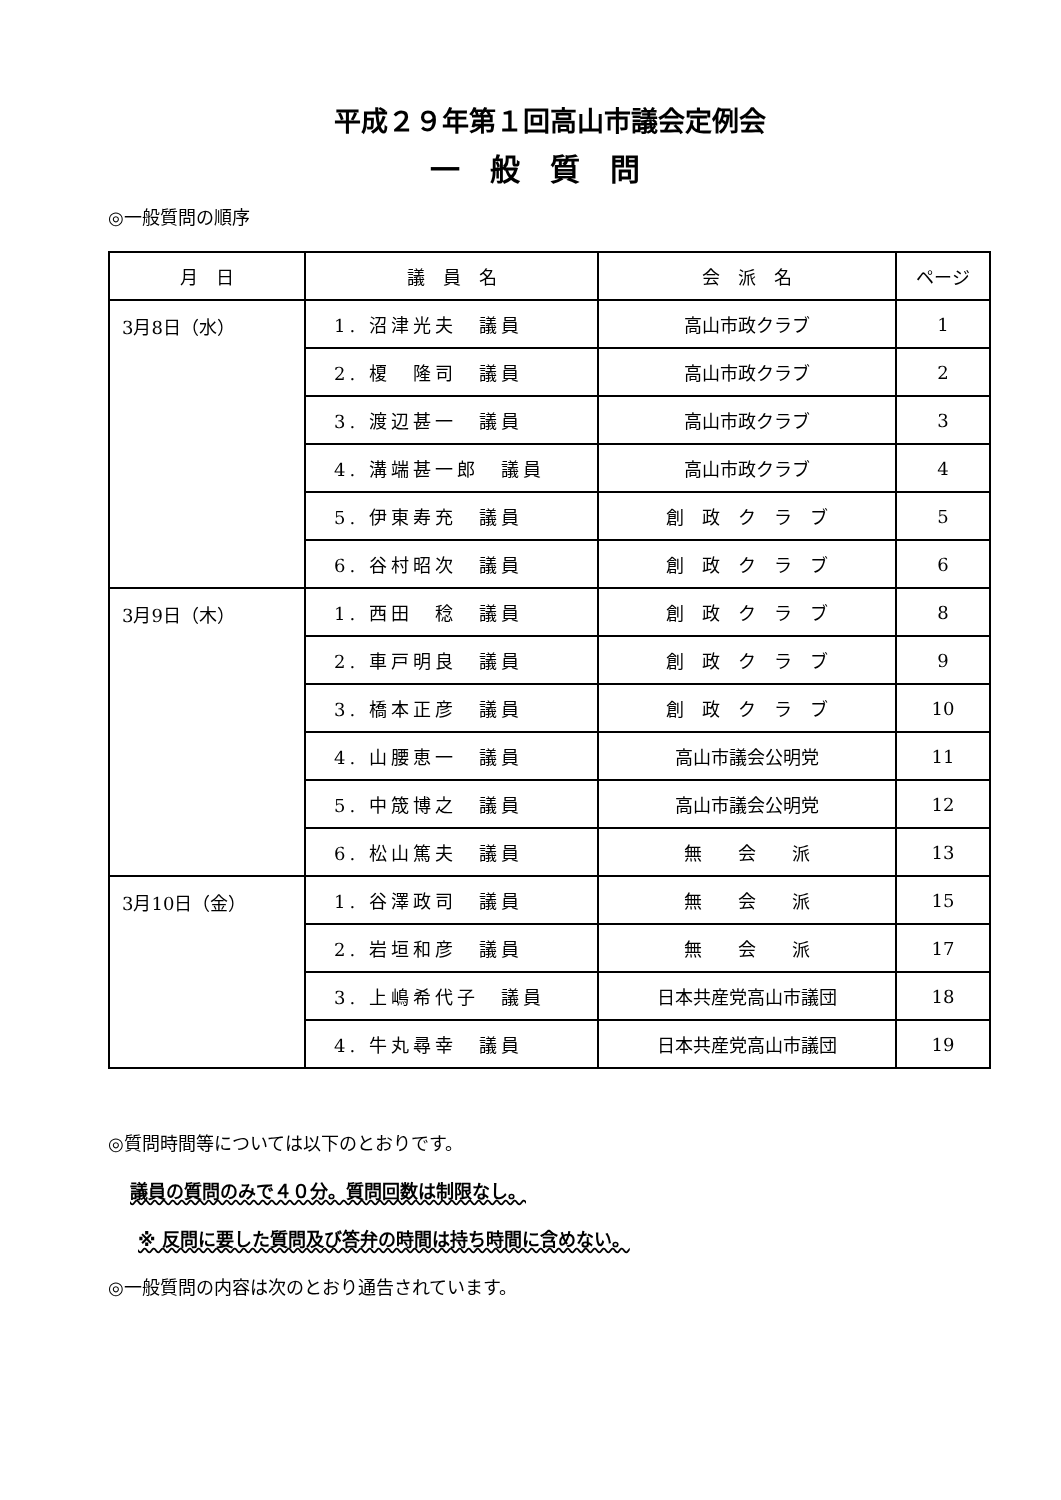平成２９年第１回高山市議会定例会
一般質問
◎一般質問の順序
| 月 日 | 議 員 名 | 会 派 名 | ページ |
| --- | --- | --- | --- |
| 3月8日（水） | 1. 沼津光夫 議員 | 高山市政クラブ | 1 |
| | 2. 榎 隆司 議員 | 高山市政クラブ | 2 |
| | 3. 渡辺甚一 議員 | 高山市政クラブ | 3 |
| | 4. 溝端甚一郎 議員 | 高山市政クラブ | 4 |
| | 5. 伊東寿充 議員 | 創 政 ク ラ ブ | 5 |
| | 6. 谷村昭次 議員 | 創 政 ク ラ ブ | 6 |
| 3月9日（木） | 1. 西田 稔 議員 | 創 政 ク ラ ブ | 8 |
| | 2. 車戸明良 議員 | 創 政 ク ラ ブ | 9 |
| | 3. 橋本正彦 議員 | 創 政 ク ラ ブ | 10 |
| | 4. 山腰恵一 議員 | 高山市議会公明党 | 11 |
| | 5. 中筬博之 議員 | 高山市議会公明党 | 12 |
| | 6. 松山篤夫 議員 | 無 会 派 | 13 |
| 3月10日（金） | 1. 谷澤政司 議員 | 無 会 派 | 15 |
| | 2. 岩垣和彦 議員 | 無 会 派 | 17 |
| | 3. 上嶋希代子 議員 | 日本共産党高山市議団 | 18 |
| | 4. 牛丸尋幸 議員 | 日本共産党高山市議団 | 19 |
◎質問時間等については以下のとおりです。
議員の質問のみで４０分。質問回数は制限なし。
※ 反問に要した質問及び答弁の時間は持ち時間に含めない。
◎一般質問の内容は次のとおり通告されています。